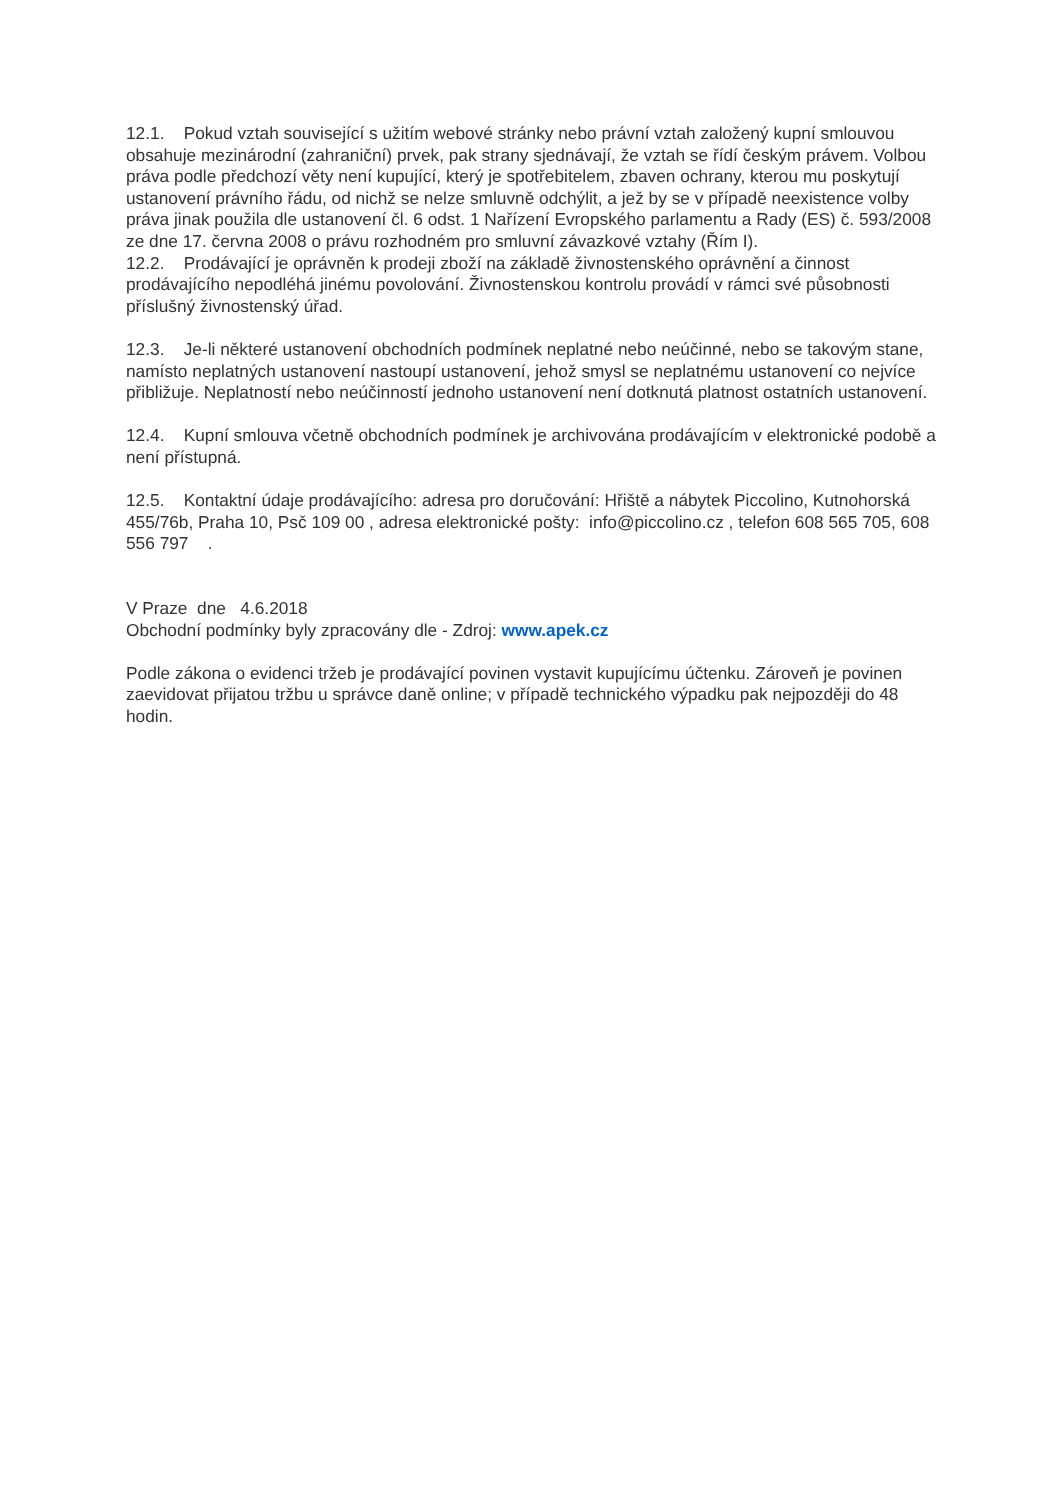12.1. Pokud vztah související s užitím webové stránky nebo právní vztah založený kupní smlouvou obsahuje mezinárodní (zahraniční) prvek, pak strany sjednávají, že vztah se řídí českým právem. Volbou práva podle předchozí věty není kupující, který je spotřebitelem, zbaven ochrany, kterou mu poskytují ustanovení právního řádu, od nichž se nelze smluvně odchýlit, a jež by se v případě neexistence volby práva jinak použila dle ustanovení čl. 6 odst. 1 Nařízení Evropského parlamentu a Rady (ES) č. 593/2008 ze dne 17. června 2008 o právu rozhodném pro smluvní závazkové vztahy (Řím I).
12.2. Prodávající je oprávněn k prodeji zboží na základě živnostenského oprávnění a činnost prodávajícího nepodléhá jinému povolování. Živnostenskou kontrolu provádí v rámci své působnosti příslušný živnostenský úřad.
12.3. Je-li některé ustanovení obchodních podmínek neplatné nebo neúčinné, nebo se takovým stane, namísto neplatných ustanovení nastoupí ustanovení, jehož smysl se neplatnému ustanovení co nejvíce přibližuje. Neplatností nebo neúčinností jednoho ustanovení není dotknutá platnost ostatních ustanovení.
12.4. Kupní smlouva včetně obchodních podmínek je archivována prodávajícím v elektronické podobě a není přístupná.
12.5. Kontaktní údaje prodávajícího: adresa pro doručování: Hřiště a nábytek Piccolino, Kutnohorská 455/76b, Praha 10, Psč 109 00 , adresa elektronické pošty: info@piccolino.cz , telefon 608 565 705, 608 556 797 .
V Praze dne 4.6.2018
Obchodní podmínky byly zpracovány dle - Zdroj: www.apek.cz
Podle zákona o evidenci tržeb je prodávající povinen vystavit kupujícímu účtenku. Zároveň je povinen zaevidovat přijatou tržbu u správce daně online; v případě technického výpadku pak nejpozději do 48 hodin.